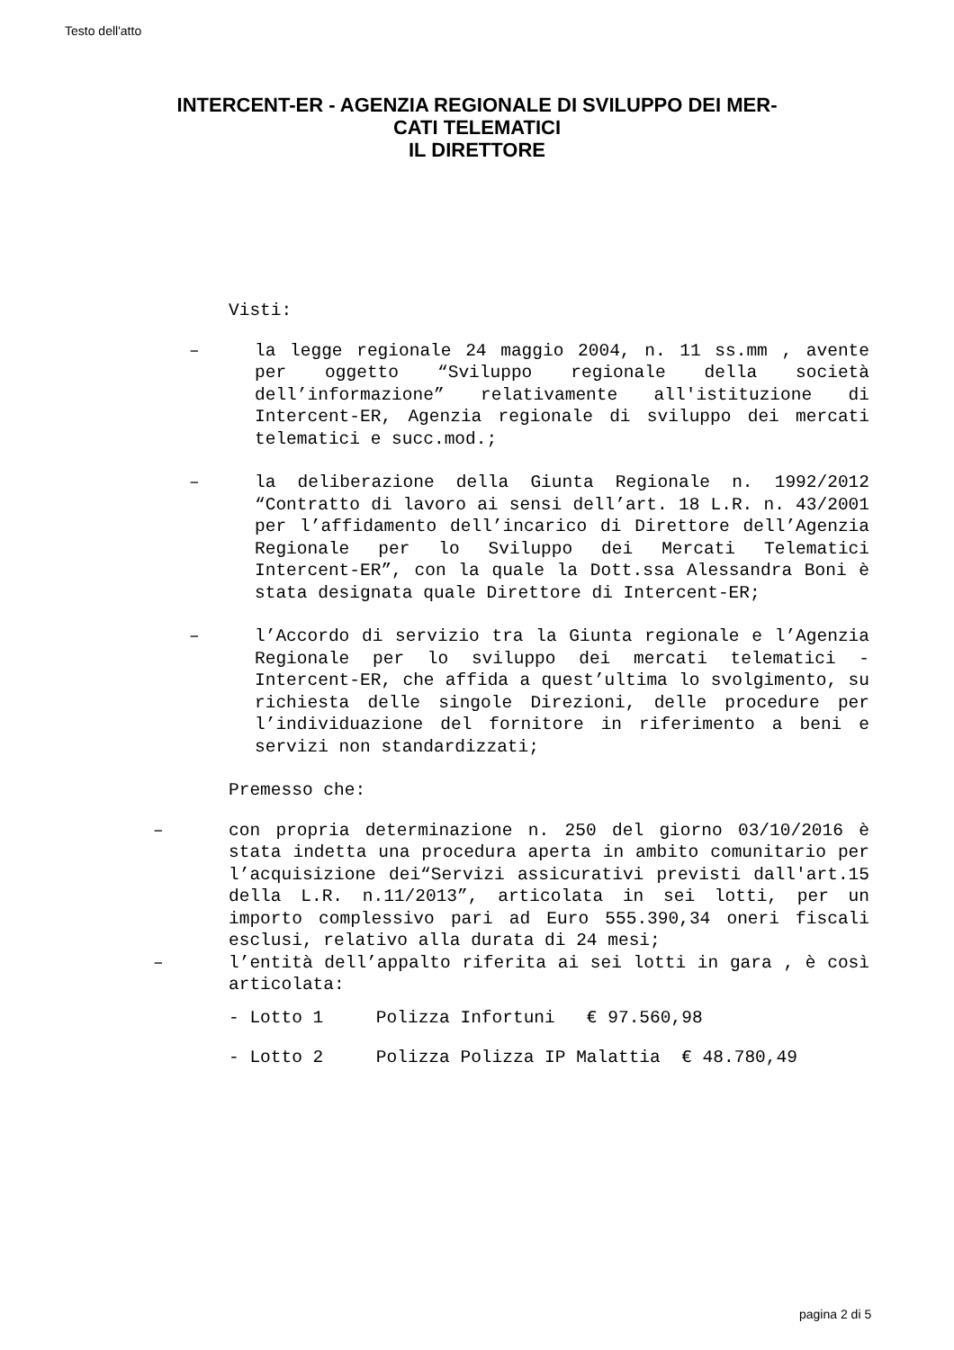Testo dell'atto
INTERCENT-ER - AGENZIA REGIONALE DI SVILUPPO DEI MER-CATI TELEMATICI
IL DIRETTORE
Visti:
– la legge regionale 24 maggio 2004, n. 11 ss.mm , avente per oggetto “Sviluppo regionale della società dell’informazione” relativamente all'istituzione di Intercent-ER, Agenzia regionale di sviluppo dei mercati telematici e succ.mod.;
– la deliberazione della Giunta Regionale n. 1992/2012 “Contratto di lavoro ai sensi dell’art. 18 L.R. n. 43/2001 per l’affidamento dell’incarico di Direttore dell’Agenzia Regionale per lo Sviluppo dei Mercati Telematici Intercent-ER”, con la quale la Dott.ssa Alessandra Boni è stata designata quale Direttore di Intercent-ER;
– l’Accordo di servizio tra la Giunta regionale e l’Agenzia Regionale per lo sviluppo dei mercati telematici - Intercent-ER, che affida a quest’ultima lo svolgimento, su richiesta delle singole Direzioni, delle procedure per l’individuazione del fornitore in riferimento a beni e servizi non standardizzati;
Premesso che:
– con propria determinazione n. 250 del giorno 03/10/2016 è stata indetta una procedura aperta in ambito comunitario per l’acquisizione dei“Servizi assicurativi previsti dall'art.15 della L.R. n.11/2013”, articolata in sei lotti, per un importo complessivo pari ad Euro 555.390,34 oneri fiscali esclusi, relativo alla durata di 24 mesi;
– l’entità dell’appalto riferita ai sei lotti in gara , è così articolata:
- Lotto 1 Polizza Infortuni € 97.560,98
- Lotto 2 Polizza Polizza IP Malattia € 48.780,49
pagina 2 di 5